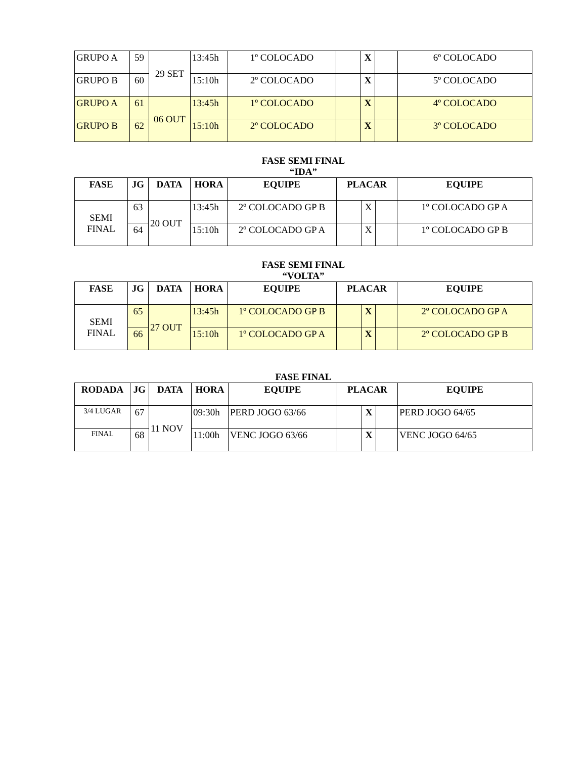| GRUPO A | 59 | 29 SET | 13:45h | 1º COLOCADO | | X | | 6º COLOCADO |
| GRUPO B | 60 | | 15:10h | 2º COLOCADO | | X | | 5º COLOCADO |
| GRUPO A | 61 | 06 OUT | 13:45h | 1º COLOCADO | | X | | 4º COLOCADO |
| GRUPO B | 62 | | 15:10h | 2º COLOCADO | | X | | 3º COLOCADO |
FASE SEMI FINAL
“IDA”
| FASE | JG | DATA | HORA | EQUIPE | PLACAR | | | EQUIPE |
| --- | --- | --- | --- | --- | --- | --- | --- | --- |
| SEMI FINAL | 63 | 20 OUT | 13:45h | 2º COLOCADO GP B | | X | | 1º COLOCADO GP A |
| | 64 | | 15:10h | 2º COLOCADO GP A | | X | | 1º COLOCADO GP B |
FASE SEMI FINAL
“VOLTA”
| FASE | JG | DATA | HORA | EQUIPE | PLACAR | | | EQUIPE |
| --- | --- | --- | --- | --- | --- | --- | --- | --- |
| SEMI FINAL | 65 | 27 OUT | 13:45h | 1º COLOCADO GP B | | X | | 2º COLOCADO GP A |
| | 66 | | 15:10h | 1º COLOCADO GP A | | X | | 2º COLOCADO GP B |
FASE FINAL
| RODADA | JG | DATA | HORA | EQUIPE | PLACAR | | | EQUIPE |
| --- | --- | --- | --- | --- | --- | --- | --- | --- |
| 3/4 LUGAR | 67 | 11 NOV | 09:30h | PERD JOGO 63/66 | | X | | PERD JOGO 64/65 |
| FINAL | 68 | | 11:00h | VENC JOGO 63/66 | | X | | VENC JOGO 64/65 |